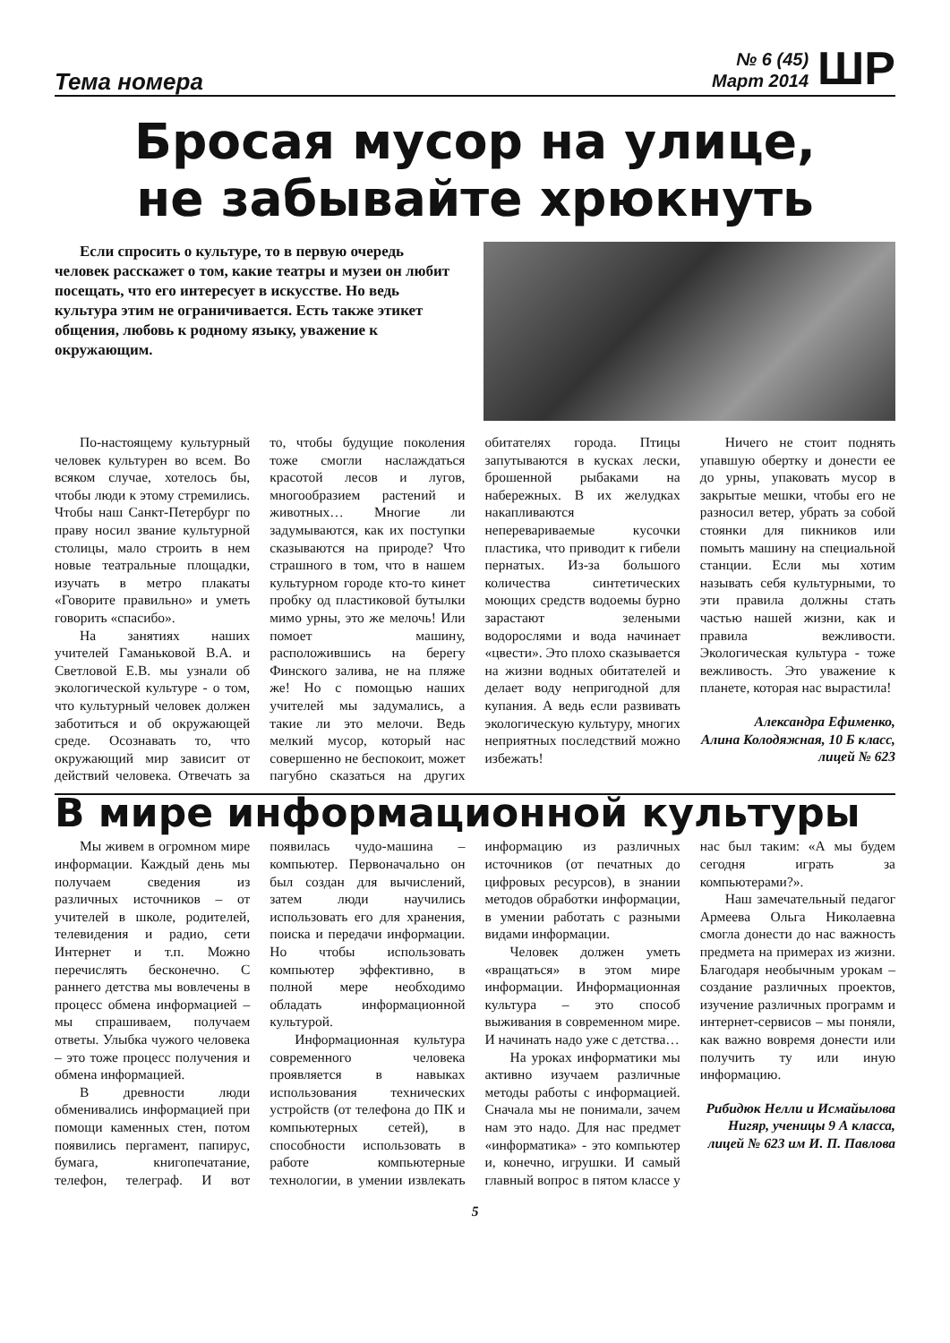Тема номера
№ 6 (45)
Март 2014
ШР
Бросая мусор на улице,
не забывайте хрюкнуть
Если спросить о культуре, то в первую очередь человек расскажет о том, какие театры и музеи он любит посещать, что его интересует в искусстве. Но ведь культура этим не ограничивается. Есть также этикет общения, любовь к родному языку, уважение к окружающим.
По-настоящему культурный человек культурен во всем. Во всяком случае, хотелось бы, чтобы люди к этому стремились. Чтобы наш Санкт-Петербург по праву носил звание культурной столицы, мало строить в нем новые театральные площадки, изучать в метро плакаты «Говорите правильно» и уметь говорить «спасибо».
На занятиях наших учителей Гаманьковой В.А. и Светловой Е.В. мы узнали об экологической культуре - о том, что культурный человек должен заботиться и об окружающей среде. Осознавать то, что окружающий мир зависит от действий человека. Отвечать за то, чтобы будущие поколения тоже смогли наслаждаться красотой лесов и лугов, многообразием растений и животных… Многие ли задумываются, как их поступки сказываются на природе? Что страшного в том, что в нашем культурном городе кто-то кинет пробку од пластиковой бутылки мимо урны, это же мелочь! Или помоет машину, расположившись на берегу Финского залива, не на пляже же! Но с помощью наших учителей мы задумались, а такие ли это мелочи. Ведь мелкий мусор, который нас совершенно не беспокоит, может пагубно сказаться на других обитателях города. Птицы запутываются в кусках лески, брошенной рыбаками на набережных. В их желудках накапливаются неперевариваемые кусочки пластика, что приводит к гибели пернатых. Из-за большого количества синтетических моющих средств водоемы бурно зарастают зелеными водорослями и вода начинает «цвести». Это плохо сказывается на жизни водных обитателей и делает воду непригодной для купания. А ведь если развивать экологическую культуру, многих неприятных последствий можно избежать!
Ничего не стоит поднять упавшую обертку и донести ее до урны, упаковать мусор в закрытые мешки, чтобы его не разносил ветер, убрать за собой стоянки для пикников или помыть машину на специальной станции. Если мы хотим называть себя культурными, то эти правила должны стать частью нашей жизни, как и правила вежливости. Экологическая культура - тоже вежливость. Это уважение к планете, которая нас вырастила!
Александра Ефименко,
Алина Колодяжная, 10 Б класс, лицей № 623
В мире информационной культуры
Мы живем в огромном мире информации. Каждый день мы получаем сведения из различных источников – от учителей в школе, родителей, телевидения и радио, сети Интернет и т.п. Можно перечислять бесконечно. С раннего детства мы вовлечены в процесс обмена информацией – мы спрашиваем, получаем ответы. Улыбка чужого человека – это тоже процесс получения и обмена информацией.
В древности люди обменивались информацией при помощи каменных стен, потом появились пергамент, папирус, бумага, книгопечатание, телефон, телеграф. И вот появилась чудо-машина – компьютер. Первоначально он был создан для вычислений, затем люди научились использовать его для хранения, поиска и передачи информации. Но чтобы использовать компьютер эффективно, в полной мере необходимо обладать информационной культурой.
Информационная культура современного человека проявляется в навыках использования технических устройств (от телефона до ПК и компьютерных сетей), в способности использовать в работе компьютерные технологии, в умении извлекать информацию из различных источников (от печатных до цифровых ресурсов), в знании методов обработки информации, в умении работать с разными видами информации.
Человек должен уметь «вращаться» в этом мире информации. Информационная культура – это способ выживания в современном мире. И начинать надо уже с детства…
На уроках информатики мы активно изучаем различные методы работы с информацией. Сначала мы не понимали, зачем нам это надо. Для нас предмет «информатика» - это компьютер и, конечно, игрушки. И самый главный вопрос в пятом классе у нас был таким: «А мы будем сегодня играть за компьютерами?».
Наш замечательный педагог Армеева Ольга Николаевна смогла донести до нас важность предмета на примерах из жизни. Благодаря необычным урокам – создание различных проектов, изучение различных программ и интернет-сервисов – мы поняли, как важно вовремя донести или получить ту или иную информацию.
Рибидюк Нелли и Исмайылова Нигяр, ученицы 9 А класса, лицей № 623 им И. П. Павлова
5